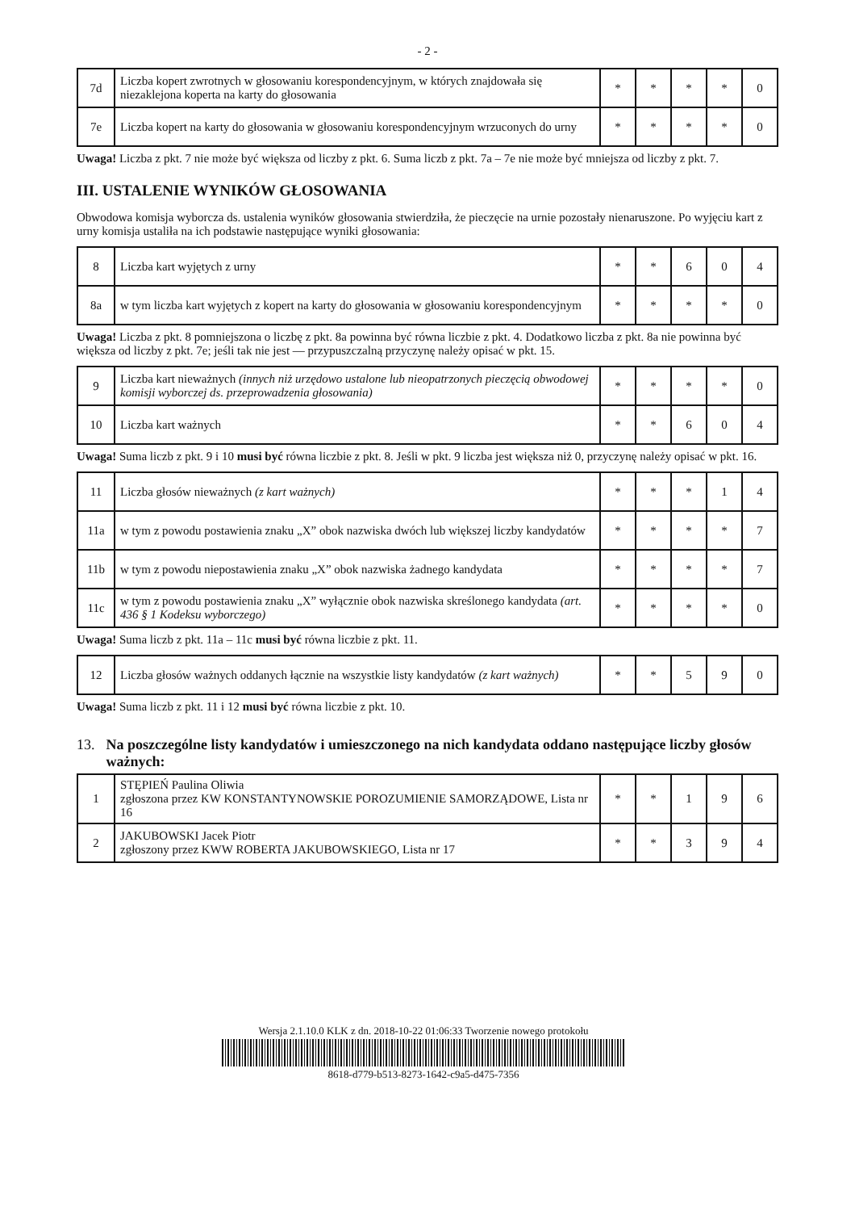- 2 -
| 7d | Liczba kopert zwrotnych w głosowaniu korespondencyjnym, w których znajdowała się niezaklejona koperta na karty do głosowania | * | * | * | * | 0 |
| 7e | Liczba kopert na karty do głosowania w głosowaniu korespondencyjnym wrzuconych do urny | * | * | * | * | 0 |
Uwaga! Liczba z pkt. 7 nie może być większa od liczby z pkt. 6. Suma liczb z pkt. 7a – 7e nie może być mniejsza od liczby z pkt. 7.
III. USTALENIE WYNIKÓW GŁOSOWANIA
Obwodowa komisja wyborcza ds. ustalenia wyników głosowania stwierdziła, że pieczęcie na urnie pozostały nienaruszone. Po wyjęciu kart z urny komisja ustaliła na ich podstawie następujące wyniki głosowania:
| 8 | Liczba kart wyjętych z urny | * | * | 6 | 0 | 4 |
| 8a | w tym liczba kart wyjętych z kopert na karty do głosowania w głosowaniu korespondencyjnym | * | * | * | * | 0 |
Uwaga! Liczba z pkt. 8 pomniejszona o liczbę z pkt. 8a powinna być równa liczbie z pkt. 4. Dodatkowo liczba z pkt. 8a nie powinna być większa od liczby z pkt. 7e; jeśli tak nie jest — przypuszczalną przyczynę należy opisać w pkt. 15.
| 9 | Liczba kart nieważnych (innych niż urzędowo ustalone lub nieopatrzonych pieczęcią obwodowej komisji wyborczej ds. przeprowadzenia głosowania) | * | * | * | * | 0 |
| 10 | Liczba kart ważnych | * | * | 6 | 0 | 4 |
Uwaga! Suma liczb z pkt. 9 i 10 musi być równa liczbie z pkt. 8. Jeśli w pkt. 9 liczba jest większa niż 0, przyczynę należy opisać w pkt. 16.
| 11 | Liczba głosów nieważnych (z kart ważnych) | * | * | * | 1 | 4 |
| 11a | w tym z powodu postawienia znaku „X” obok nazwiska dwóch lub większej liczby kandydatów | * | * | * | * | 7 |
| 11b | w tym z powodu niepostawienia znaku „X” obok nazwiska żadnego kandydata | * | * | * | * | 7 |
| 11c | w tym z powodu postawienia znaku „X” wyłącznie obok nazwiska skreślonego kandydata (art. 436 § 1 Kodeksu wyborczego) | * | * | * | * | 0 |
Uwaga! Suma liczb z pkt. 11a – 11c musi być równa liczbie z pkt. 11.
| 12 | Liczba głosów ważnych oddanych łącznie na wszystkie listy kandydatów (z kart ważnych) | * | * | 5 | 9 | 0 |
Uwaga! Suma liczb z pkt. 11 i 12 musi być równa liczbie z pkt. 10.
13. Na poszczególne listy kandydatów i umieszczonego na nich kandydata oddano następujące liczby głosów ważnych:
| 1 | STĘPIEŃ Paulina Oliwia zgłoszona przez KW KONSTANTYNOWSKIE POROZUMIENIE SAMORZĄDOWE, Lista nr 16 | * | * | 1 | 9 | 6 |
| 2 | JAKUBOWSKI Jacek Piotr zgłoszony przez KWW ROBERTA JAKUBOWSKIEGO, Lista nr 17 | * | * | 3 | 9 | 4 |
Wersja 2.1.10.0 KLK z dn. 2018-10-22 01:06:33 Tworzenie nowego protokołu
8618-d779-b513-8273-1642-c9a5-d475-7356